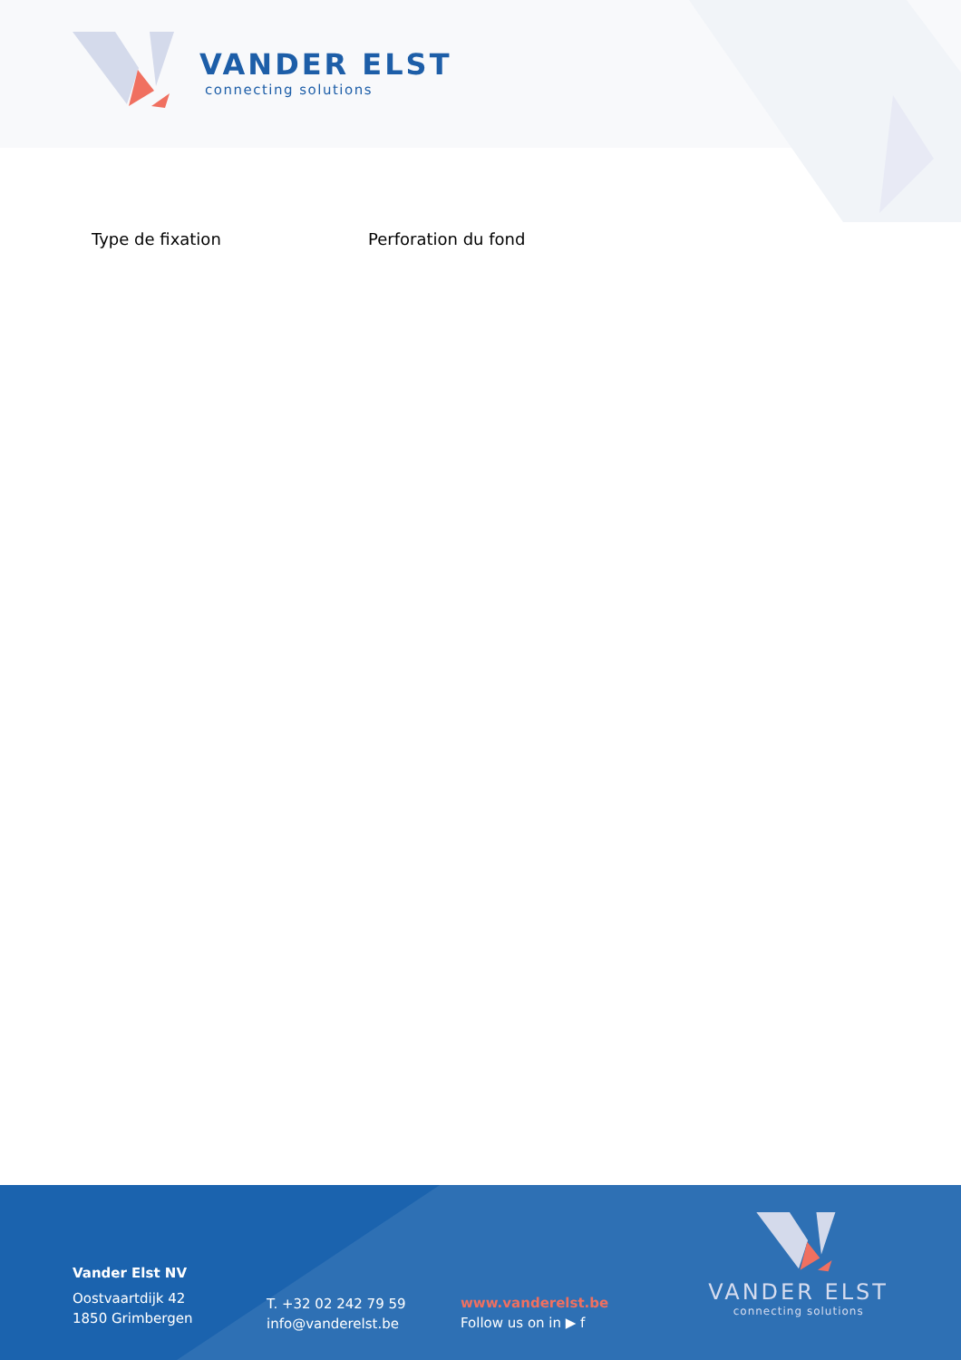VANDER ELST
connecting solutions
Type de fixation Perforation du fond
Vander Elst NV
Oostvaartdijk 42
1850 Grimbergen
T. +32 02 242 79 59
info@vanderelst.be
www.vanderelst.be
Follow us on in ▶ f
VANDER ELST
connecting solutions